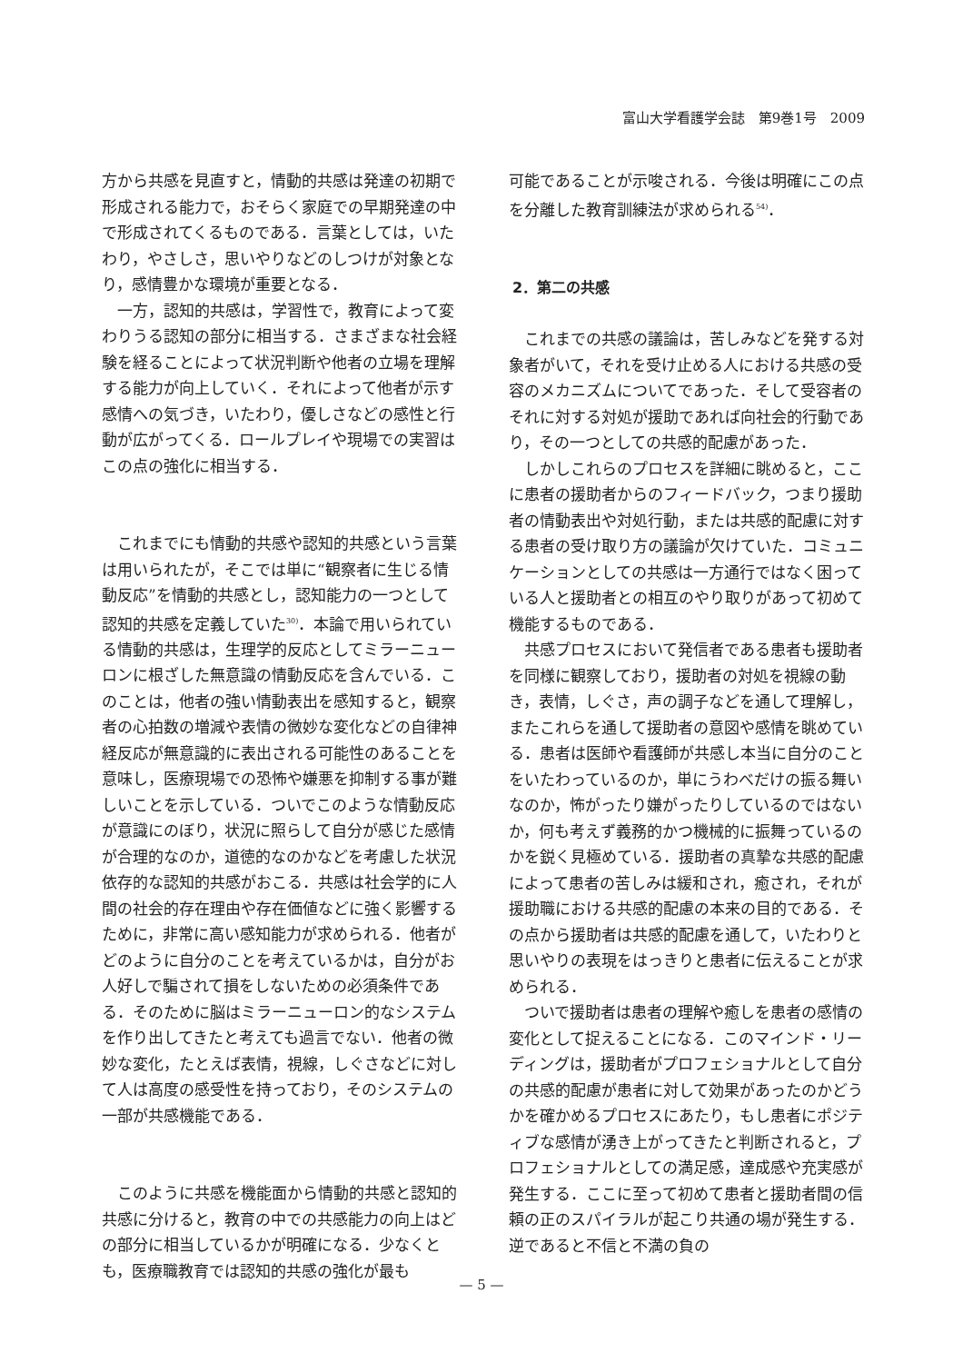富山大学看護学会誌　第9巻1号　2009
方から共感を見直すと，情動的共感は発達の初期で形成される能力で，おそらく家庭での早期発達の中で形成されてくるものである．言葉としては，いたわり，やさしさ，思いやりなどのしつけが対象となり，感情豊かな環境が重要となる．
一方，認知的共感は，学習性で，教育によって変わりうる認知の部分に相当する．さまざまな社会経験を経ることによって状況判断や他者の立場を理解する能力が向上していく．それによって他者が示す感情への気づき，いたわり，優しさなどの感性と行動が広がってくる．ロールプレイや現場での実習はこの点の強化に相当する．
これまでにも情動的共感や認知的共感という言葉は用いられたが，そこでは単に“観察者に生じる情動反応”を情動的共感とし，認知能力の一つとして認知的共感を定義していた<sup>30)</sup>．本論で用いられている情動的共感は，生理学的反応としてミラーニューロンに根ざした無意識の情動反応を含んでいる．このことは，他者の強い情動表出を感知すると，観察者の心拍数の増減や表情の微妙な変化などの自律神経反応が無意識的に表出される可能性のあることを意味し，医療現場での恐怖や嫌悪を抑制する事が難しいことを示している．ついでこのような情動反応が意識にのぼり，状況に照らして自分が感じた感情が合理的なのか，道徳的なのかなどを考慮した状況依存的な認知的共感がおこる．共感は社会学的に人間の社会的存在理由や存在価値などに強く影響するために，非常に高い感知能力が求められる．他者がどのように自分のことを考えているかは，自分がお人好しで騙されて損をしないための必須条件である．そのために脳はミラーニューロン的なシステムを作り出してきたと考えても過言でない．他者の微妙な変化，たとえば表情，視線，しぐさなどに対して人は高度の感受性を持っており，そのシステムの一部が共感機能である．
このように共感を機能面から情動的共感と認知的共感に分けると，教育の中での共感能力の向上はどの部分に相当しているかが明確になる．少なくとも，医療職教育では認知的共感の強化が最も
可能であることが示唆される．今後は明確にこの点を分離した教育訓練法が求められる<sup>54)</sup>．
2．第二の共感
これまでの共感の議論は，苦しみなどを発する対象者がいて，それを受け止める人における共感の受容のメカニズムについてであった．そして受容者のそれに対する対処が援助であれば向社会的行動であり，その一つとしての共感的配慮があった．
しかしこれらのプロセスを詳細に眺めると，ここに患者の援助者からのフィードバック，つまり援助者の情動表出や対処行動，または共感的配慮に対する患者の受け取り方の議論が欠けていた．コミュニケーションとしての共感は一方通行ではなく困っている人と援助者との相互のやり取りがあって初めて機能するものである．
共感プロセスにおいて発信者である患者も援助者を同様に観察しており，援助者の対処を視線の動き，表情，しぐさ，声の調子などを通して理解し，またこれらを通して援助者の意図や感情を眺めている．患者は医師や看護師が共感し本当に自分のことをいたわっているのか，単にうわべだけの振る舞いなのか，怖がったり嫌がったりしているのではないか，何も考えず義務的かつ機械的に振舞っているのかを鋭く見極めている．援助者の真摯な共感的配慮によって患者の苦しみは緩和され，癒され，それが援助職における共感的配慮の本来の目的である．その点から援助者は共感的配慮を通して，いたわりと思いやりの表現をはっきりと患者に伝えることが求められる．
ついで援助者は患者の理解や癒しを患者の感情の変化として捉えることになる．このマインド・リーディングは，援助者がプロフェショナルとして自分の共感的配慮が患者に対して効果があったのかどうかを確かめるプロセスにあたり，もし患者にポジティブな感情が湧き上がってきたと判断されると，プロフェショナルとしての満足感，達成感や充実感が発生する．ここに至って初めて患者と援助者間の信頼の正のスパイラルが起こり共通の場が発生する．逆であると不信と不満の負の
— 5 —